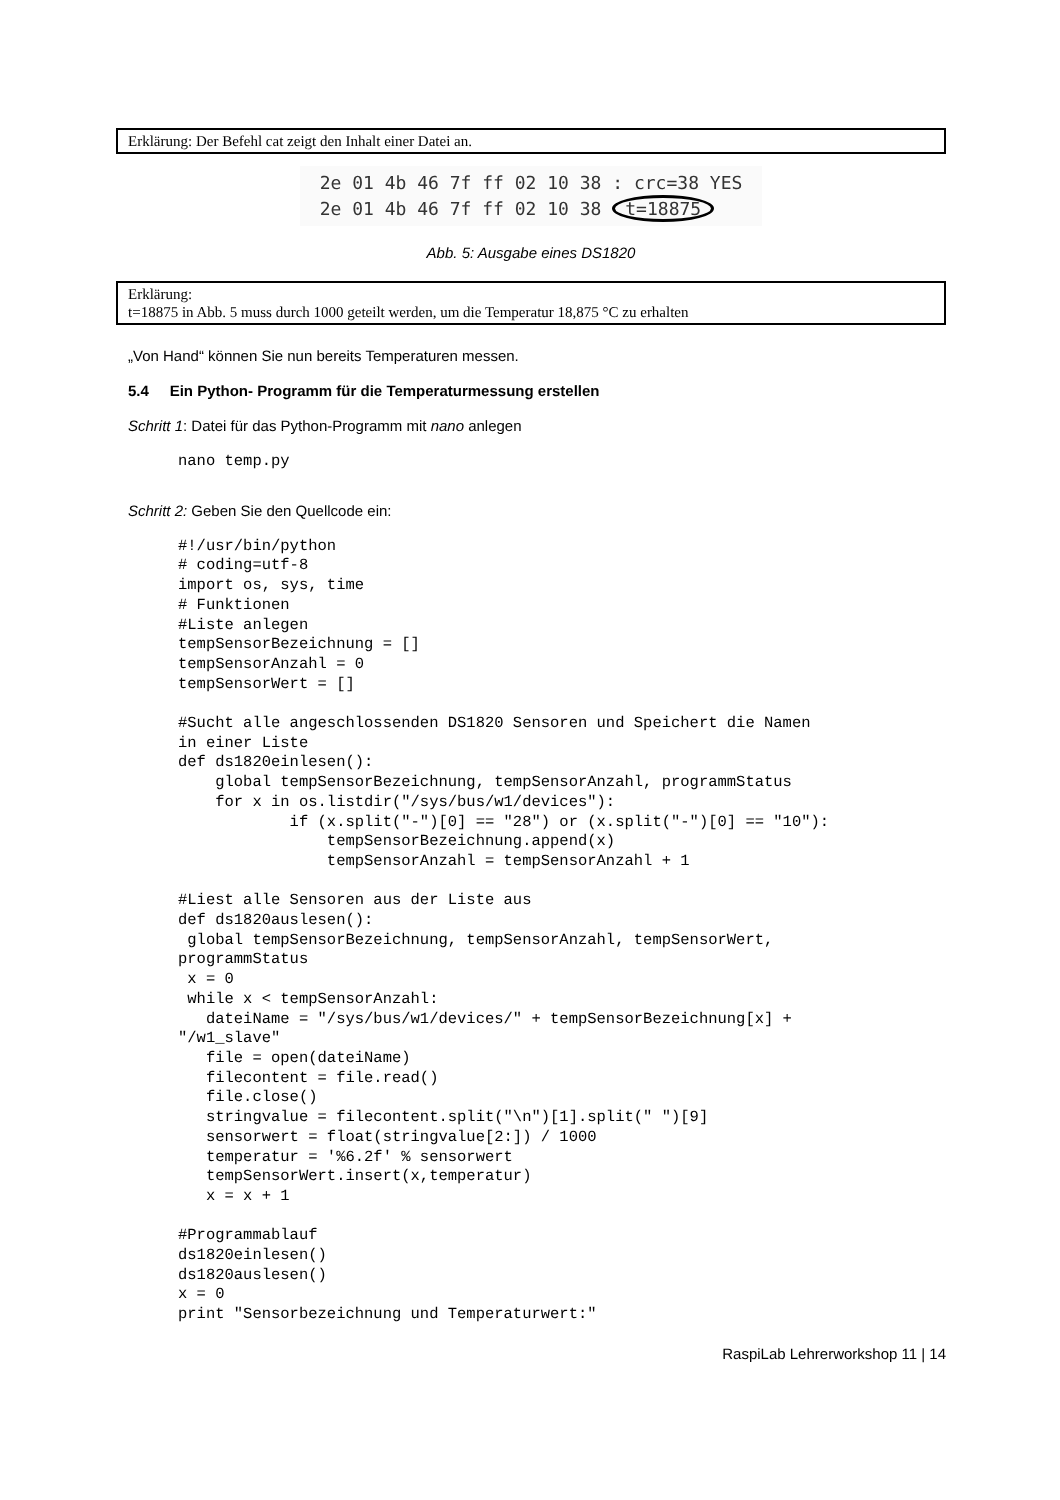Erklärung: Der Befehl cat zeigt den Inhalt einer Datei an.
2e 01 4b 46 7f ff 02 10 38 : crc=38 YES
2e 01 4b 46 7f ff 02 10 38 t=18875
Abb. 5: Ausgabe eines DS1820
Erklärung:
t=18875 in Abb. 5 muss durch 1000 geteilt werden, um die Temperatur 18,875 °C zu erhalten
„Von Hand“ können Sie nun bereits Temperaturen messen.
5.4 Ein Python- Programm für die Temperaturmessung erstellen
Schritt 1: Datei für das Python-Programm mit nano anlegen
nano temp.py
Schritt 2: Geben Sie den Quellcode ein:
#!/usr/bin/python
# coding=utf-8
import os, sys, time
# Funktionen
#Liste anlegen
tempSensorBezeichnung = []
tempSensorAnzahl = 0
tempSensorWert = []

#Sucht alle angeschlossenden DS1820 Sensoren und Speichert die Namen
in einer Liste
def ds1820einlesen():
    global tempSensorBezeichnung, tempSensorAnzahl, programmStatus
    for x in os.listdir("/sys/bus/w1/devices"):
            if (x.split("-")[0] == "28") or (x.split("-")[0] == "10"):
                tempSensorBezeichnung.append(x)
                tempSensorAnzahl = tempSensorAnzahl + 1

#Liest alle Sensoren aus der Liste aus
def ds1820auslesen():
 global tempSensorBezeichnung, tempSensorAnzahl, tempSensorWert,
programmStatus
 x = 0
 while x < tempSensorAnzahl:
   dateiName = "/sys/bus/w1/devices/" + tempSensorBezeichnung[x] +
"/w1_slave"
   file = open(dateiName)
   filecontent = file.read()
   file.close()
   stringvalue = filecontent.split("\n")[1].split(" ")[9]
   sensorwert = float(stringvalue[2:]) / 1000
   temperatur = '%6.2f' % sensorwert
   tempSensorWert.insert(x,temperatur)
   x = x + 1

#Programmablauf
ds1820einlesen()
ds1820auslesen()
x = 0
print "Sensorbezeichnung und Temperaturwert:"
RaspiLab Lehrerworkshop 11 | 14